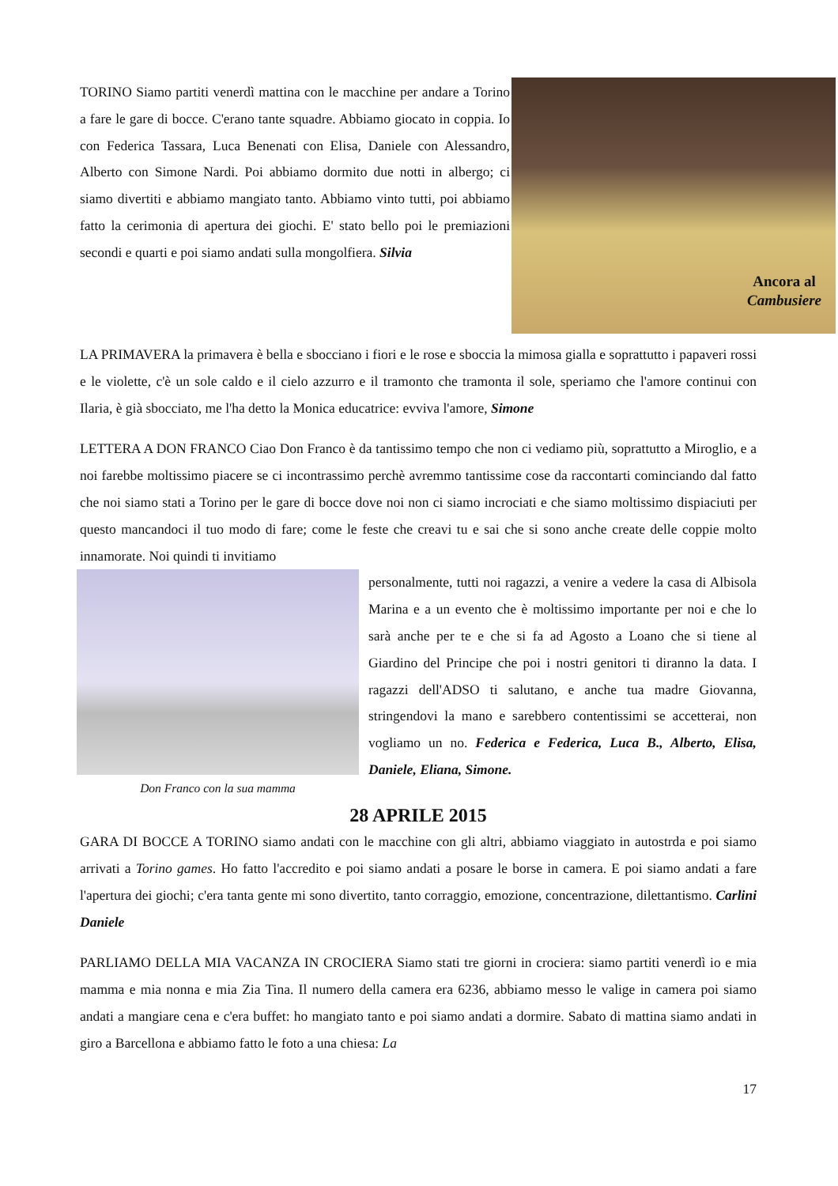Ancora al
Cambusiere
TORINO Siamo partiti venerdì mattina con le macchine per andare a Torino a fare le gare di bocce. C'erano tante squadre. Abbiamo giocato in coppia. Io con Federica Tassara, Luca Benenati con Elisa, Daniele con Alessandro, Alberto con Simone Nardi. Poi abbiamo dormito due notti in albergo; ci siamo divertiti e abbiamo mangiato tanto. Abbiamo vinto tutti, poi abbiamo fatto la cerimonia di apertura dei giochi. E' stato bello poi le premiazioni secondi e quarti e poi siamo andati sulla mongolfiera. Silvia
LA PRIMAVERA la primavera è bella e sbocciano i fiori e le rose e sboccia la mimosa gialla e soprattutto i papaveri rossi e le violette, c'è un sole caldo e il cielo azzurro e il tramonto che tramonta il sole, speriamo che l'amore continui con Ilaria, è già sbocciato, me l'ha detto la Monica educatrice: evviva l'amore, Simone
LETTERA A DON FRANCO Ciao Don Franco è da tantissimo tempo che non ci vediamo più, soprattutto a Miroglio, e a noi farebbe moltissimo piacere se ci incontrassimo perchè avremmo tantissime cose da raccontarti cominciando dal fatto che noi siamo stati a Torino per le gare di bocce dove noi non ci siamo incrociati e che siamo moltissimo dispiaciuti per questo mancandoci il tuo modo di fare; come le feste che creavi tu e sai che si sono anche create delle coppie molto innamorate. Noi quindi ti invitiamo
Don Franco con la sua mamma
personalmente, tutti noi ragazzi, a venire a vedere la casa di Albisola Marina e a un evento che è moltissimo importante per noi e che lo sarà anche per te e che si fa ad Agosto a Loano che si tiene al Giardino del Principe che poi i nostri genitori ti diranno la data. I ragazzi dell'ADSO ti salutano, e anche tua madre Giovanna, stringendovi la mano e sarebbero contentissimi se accetterai, non vogliamo un no. Federica e Federica, Luca B., Alberto, Elisa, Daniele, Eliana, Simone.
28 APRILE 2015
GARA DI BOCCE A TORINO siamo andati con le macchine con gli altri, abbiamo viaggiato in autostrda e poi siamo arrivati a Torino games. Ho fatto l'accredito e poi siamo andati a posare le borse in camera. E poi siamo andati a fare l'apertura dei giochi; c'era tanta gente mi sono divertito, tanto corraggio, emozione, concentrazione, dilettantismo. Carlini Daniele
PARLIAMO DELLA MIA VACANZA IN CROCIERA Siamo stati tre giorni in crociera: siamo partiti venerdì io e mia mamma e mia nonna e mia Zia Tina. Il numero della camera era 6236, abbiamo messo le valige in camera poi siamo andati a mangiare cena e c'era buffet: ho mangiato tanto e poi siamo andati a dormire. Sabato di mattina siamo andati in giro a Barcellona e abbiamo fatto le foto a una chiesa: La
17